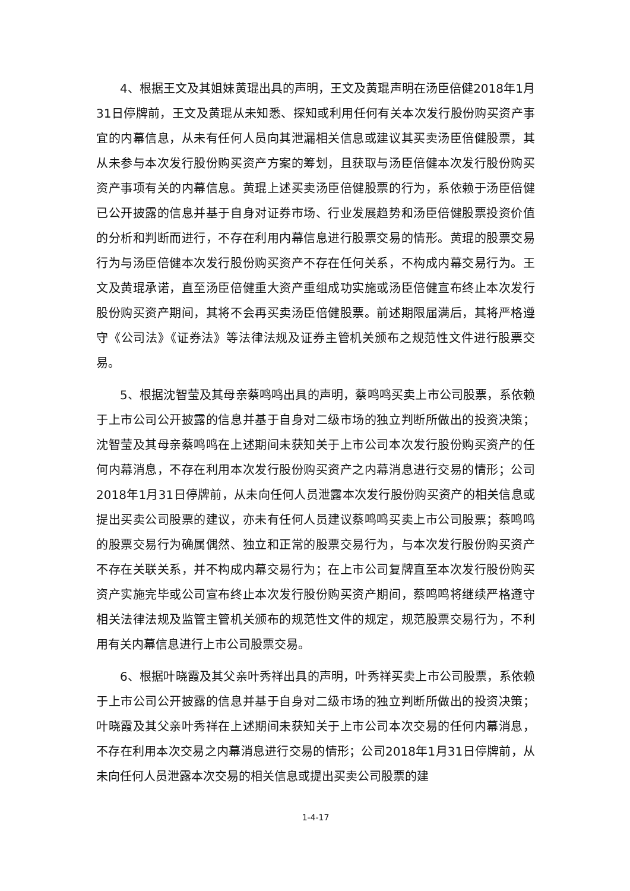4、根据王文及其姐妹黄琨出具的声明，王文及黄琨声明在汤臣倍健2018年1月31日停牌前，王文及黄琨从未知悉、探知或利用任何有关本次发行股份购买资产事宜的内幕信息，从未有任何人员向其泄漏相关信息或建议其买卖汤臣倍健股票，其从未参与本次发行股份购买资产方案的筹划，且获取与汤臣倍健本次发行股份购买资产事项有关的内幕信息。黄琨上述买卖汤臣倍健股票的行为，系依赖于汤臣倍健已公开披露的信息并基于自身对证券市场、行业发展趋势和汤臣倍健股票投资价值的分析和判断而进行，不存在利用内幕信息进行股票交易的情形。黄琨的股票交易行为与汤臣倍健本次发行股份购买资产不存在任何关系，不构成内幕交易行为。王文及黄琨承诺，直至汤臣倍健重大资产重组成功实施或汤臣倍健宣布终止本次发行股份购买资产期间，其将不会再买卖汤臣倍健股票。前述期限届满后，其将严格遵守《公司法》《证券法》等法律法规及证券主管机关颁布之规范性文件进行股票交易。
5、根据沈智莹及其母亲蔡鸣鸣出具的声明，蔡鸣鸣买卖上市公司股票，系依赖于上市公司公开披露的信息并基于自身对二级市场的独立判断所做出的投资决策；沈智莹及其母亲蔡鸣鸣在上述期间未获知关于上市公司本次发行股份购买资产的任何内幕消息，不存在利用本次发行股份购买资产之内幕消息进行交易的情形；公司2018年1月31日停牌前，从未向任何人员泄露本次发行股份购买资产的相关信息或提出买卖公司股票的建议，亦未有任何人员建议蔡鸣鸣买卖上市公司股票；蔡鸣鸣的股票交易行为确属偶然、独立和正常的股票交易行为，与本次发行股份购买资产不存在关联关系，并不构成内幕交易行为；在上市公司复牌直至本次发行股份购买资产实施完毕或公司宣布终止本次发行股份购买资产期间，蔡鸣鸣将继续严格遵守相关法律法规及监管主管机关颁布的规范性文件的规定，规范股票交易行为，不利用有关内幕信息进行上市公司股票交易。
6、根据叶晓霞及其父亲叶秀祥出具的声明，叶秀祥买卖上市公司股票，系依赖于上市公司公开披露的信息并基于自身对二级市场的独立判断所做出的投资决策；叶晓霞及其父亲叶秀祥在上述期间未获知关于上市公司本次交易的任何内幕消息，不存在利用本次交易之内幕消息进行交易的情形；公司2018年1月31日停牌前，从未向任何人员泄露本次交易的相关信息或提出买卖公司股票的建
1-4-17